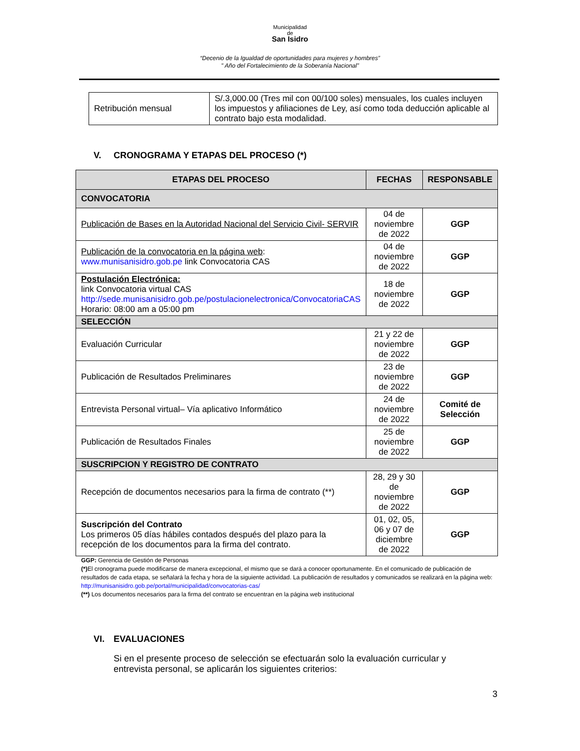Municipalidad
de
San Isidro
“Decenio de la Igualdad de oportunidades para mujeres y hombres”
" Año del Fortalecimiento de la Soberanía Nacional”
| Retribución mensual | S/.3,000.00 (Tres mil con 00/100 soles) mensuales, los cuales incluyen los impuestos y afiliaciones de Ley, así como toda deducción aplicable al contrato bajo esta modalidad. |
V. CRONOGRAMA Y ETAPAS DEL PROCESO (*)
| ETAPAS DEL PROCESO | FECHAS | RESPONSABLE |
| --- | --- | --- |
| CONVOCATORIA | | |
| Publicación de Bases en la Autoridad Nacional del Servicio Civil- SERVIR | 04 de noviembre de 2022 | GGP |
| Publicación de la convocatoria en la página web : www.munisanisidro.gob.pe link Convocatoria CAS | 04 de noviembre de 2022 | GGP |
| Postulación Electrónica: link Convocatoria virtual CAS http://sede.munisanisidro.gob.pe/postulacionelectronica/ConvocatoriaCAS Horario: 08:00 am a 05:00 pm | 18 de noviembre de 2022 | GGP |
| SELECCIÓN | | |
| Evaluación Curricular | 21 y 22 de noviembre de 2022 | GGP |
| Publicación de Resultados Preliminares | 23 de noviembre de 2022 | GGP |
| Entrevista Personal virtual– Vía aplicativo Informático | 24 de noviembre de 2022 | Comité de Selección |
| Publicación de Resultados Finales | 25 de noviembre de 2022 | GGP |
| SUSCRIPCION Y REGISTRO DE CONTRATO | | |
| Recepción de documentos necesarios para la firma de contrato (**) | 28, 29 y 30 de noviembre de 2022 | GGP |
| Suscripción del Contrato Los primeros 05 días hábiles contados después del plazo para la recepción de los documentos para la firma del contrato. | 01, 02, 05, 06 y 07 de diciembre de 2022 | GGP |
GGP: Gerencia de Gestión de Personas
(*) El cronograma puede modificarse de manera excepcional, el mismo que se dará a conocer oportunamente. En el comunicado de publicación de resultados de cada etapa, se señalará la fecha y hora de la siguiente actividad. La publicación de resultados y comunicados se realizará en la página web: http://munisanisidro.gob.pe/portal/municipalidad/convocatorias-cas/
(**) Los documentos necesarios para la firma del contrato se encuentran en la página web institucional
VI. EVALUACIONES
Si en el presente proceso de selección se efectuarán solo la evaluación curricular y entrevista personal, se aplicarán los siguientes criterios:
3